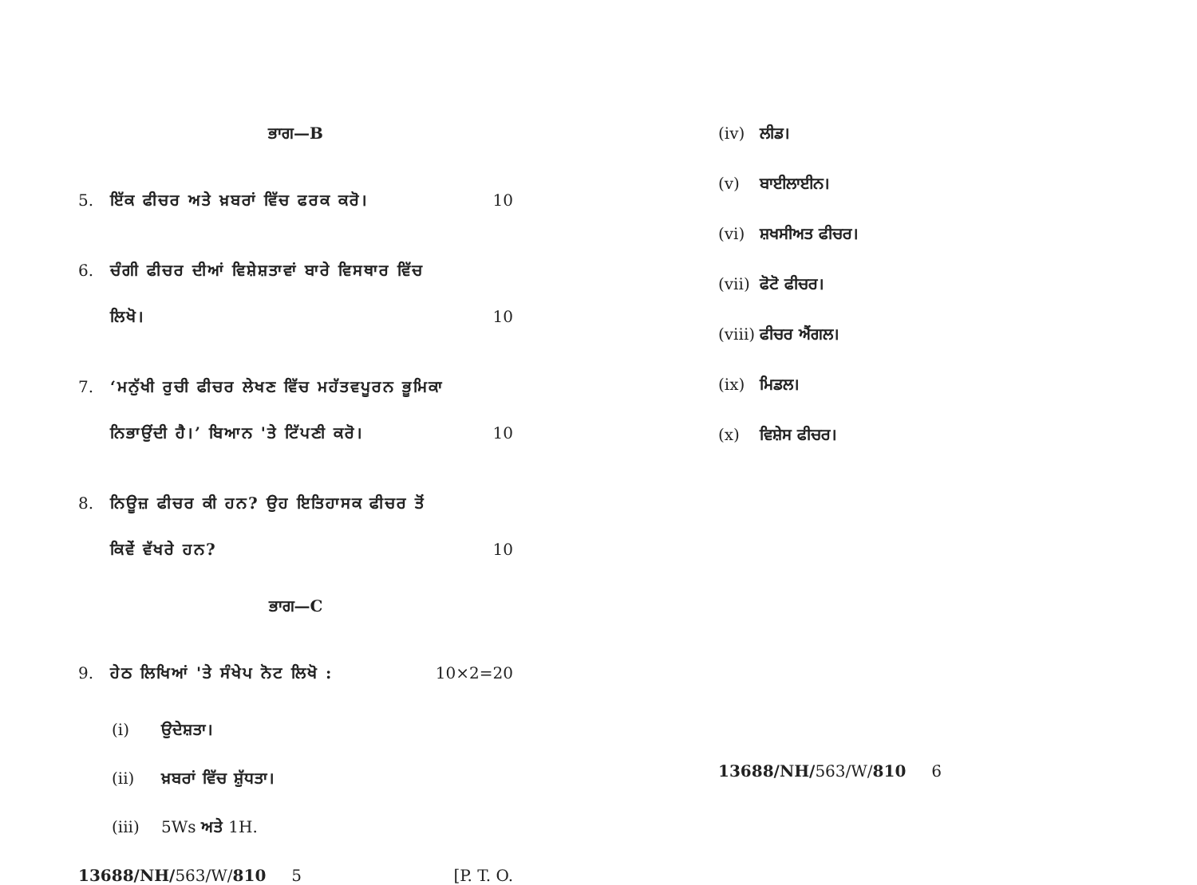ਭਾਗ—B
5. ਇੱਕ ਫੀਚਰ ਅਤੇ ਖ਼ਬਰਾਂ ਵਿੱਚ ਫਰਕ ਕਰੋ। 10
6. ਚੰਗੀ ਫੀਚਰ ਦੀਆਂ ਵਿਸ਼ੇਸ਼ਤਾਵਾਂ ਬਾਰੇ ਵਿਸਥਾਰ ਵਿੱਚ ਲਿਖੋ। 10
7. ‘ਮਨੁੱਖੀ ਰੁਚੀ ਫੀਚਰ ਲੇਖਣ ਵਿੱਚ ਮਹੱਤਵਪੂਰਨ ਭੂਮਿਕਾ ਨਿਭਾਉਂਦੀ ਹੈ।’ ਬਿਆਨ 'ਤੇ ਟਿੱਪਣੀ ਕਰੋ। 10
8. ਨਿਊਜ਼ ਫੀਚਰ ਕੀ ਹਨ? ਉਹ ਇਤਿਹਾਸਕ ਫੀਚਰ ਤੋਂ ਕਿਵੇਂ ਵੱਖਰੇ ਹਨ? 10
ਭਾਗ—C
9. ਹੇਠ ਲਿਖਿਆਂ 'ਤੇ ਸੰਖੇਪ ਨੋਟ ਲਿਖੋ : 10×2=20
(i) ਉਦੇਸ਼ਤਾ।
(ii) ਖ਼ਬਰਾਂ ਵਿੱਚ ਸ਼ੁੱਧਤਾ।
(iii) 5Ws ਅਤੇ 1H.
13688/NH/563/W/810 5 [P. T. O.
(iv) ਲੀਡ।
(v) ਬਾਈਲਾਈਨ।
(vi) ਸ਼ਖਸੀਅਤ ਫੀਚਰ।
(vii) ਫੋਟੋ ਫੀਚਰ।
(viii) ਫੀਚਰ ਐਂਗਲ।
(ix) ਮਿਡਲ।
(x) ਵਿਸ਼ੇਸ ਫੀਚਰ।
13688/NH/563/W/810 6